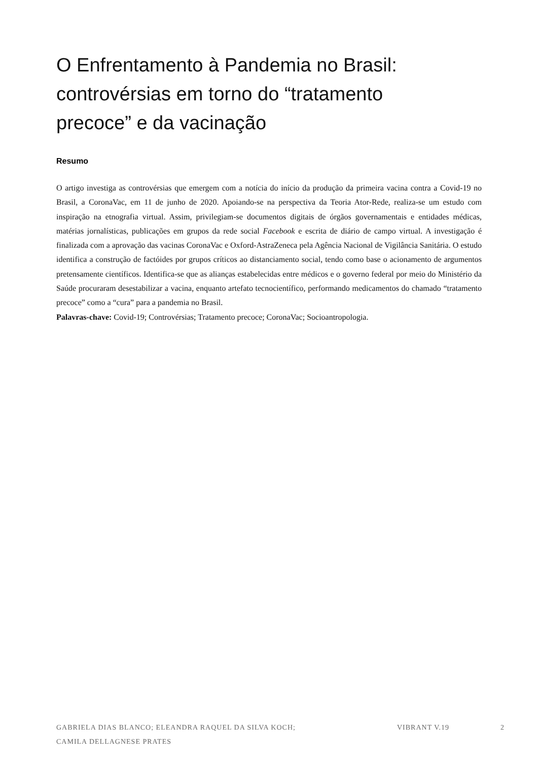O Enfrentamento à Pandemia no Brasil:
controvérsias em torno do “tratamento
precoce” e da vacinação
Resumo
O artigo investiga as controvérsias que emergem com a notícia do início da produção da primeira vacina contra a Covid-19 no Brasil, a CoronaVac, em 11 de junho de 2020. Apoiando-se na perspectiva da Teoria Ator-Rede, realiza-se um estudo com inspiração na etnografia virtual. Assim, privilegiam-se documentos digitais de órgãos governamentais e entidades médicas, matérias jornalísticas, publicações em grupos da rede social Facebook e escrita de diário de campo virtual. A investigação é finalizada com a aprovação das vacinas CoronaVac e Oxford-AstraZeneca pela Agência Nacional de Vigilância Sanitária. O estudo identifica a construção de factóides por grupos críticos ao distanciamento social, tendo como base o acionamento de argumentos pretensamente científicos. Identifica-se que as alianças estabelecidas entre médicos e o governo federal por meio do Ministério da Saúde procuraram desestabilizar a vacina, enquanto artefato tecnocientífico, performando medicamentos do chamado “tratamento precoce” como a “cura” para a pandemia no Brasil.
Palavras-chave: Covid-19; Controvérsias; Tratamento precoce; CoronaVac; Socioantropologia.
GABRIELA DIAS BLANCO; ELEANDRA RAQUEL DA SILVA KOCH;
CAMILA DELLAGNESE PRATES
VIBRANT V.19 2